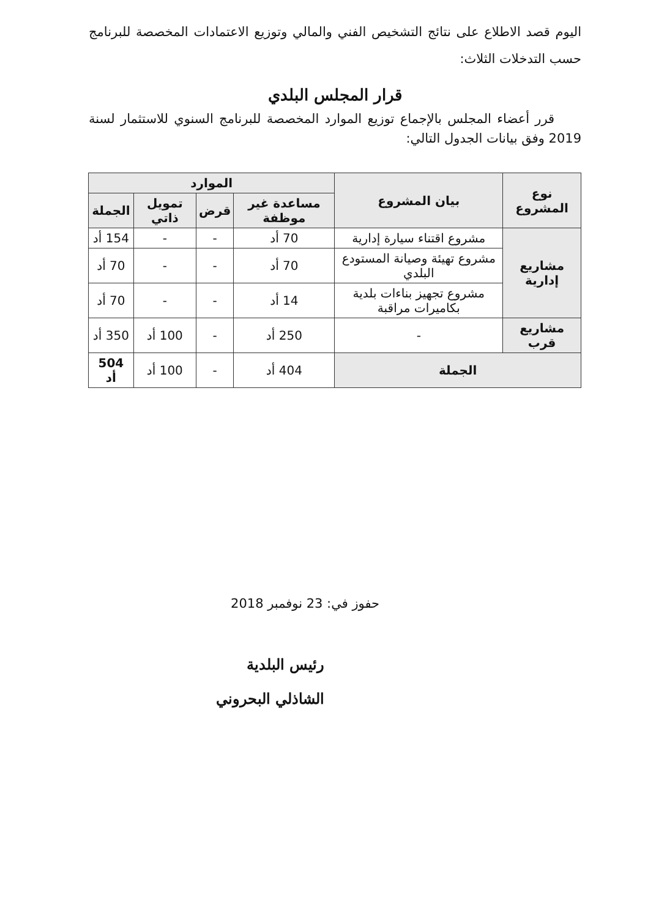اليوم قصد الاطلاع على نتائج التشخيص الفني والمالي وتوزيع الاعتمادات المخصصة للبرنامج حسب التدخلات الثلاث:
قرار المجلس البلدي
قرر أعضاء المجلس بالإجماع توزيع الموارد المخصصة للبرنامج السنوي للاستثمار لسنة 2019 وفق بيانات الجدول التالي:
| نوع المشروع | بيان المشروع | الموارد | | | |
| --- | --- | --- | --- | --- | --- |
| | | مساعدة غير موظفة | قرض | تمويل ذاتي | الجملة |
| مشاريع إدارية | مشروع اقتناء سيارة إدارية | 70 أد | - | - | 154 أد |
| | مشروع تهيئة وصيانة المستودع البلدي | 70 أد | - | - | 70 أد |
| | مشروع تجهيز بناءات بلدية بكاميرات مراقبة | 14 أد | - | - | 70 أد |
| مشاريع قرب | - | 250 أد | - | 100 أد | 350 أد |
| الجملة | | 404 أد | - | 100 أد | 504 أد |
حفوز في: 23 نوفمبر 2018
رئيس البلدية
الشاذلي البحروني